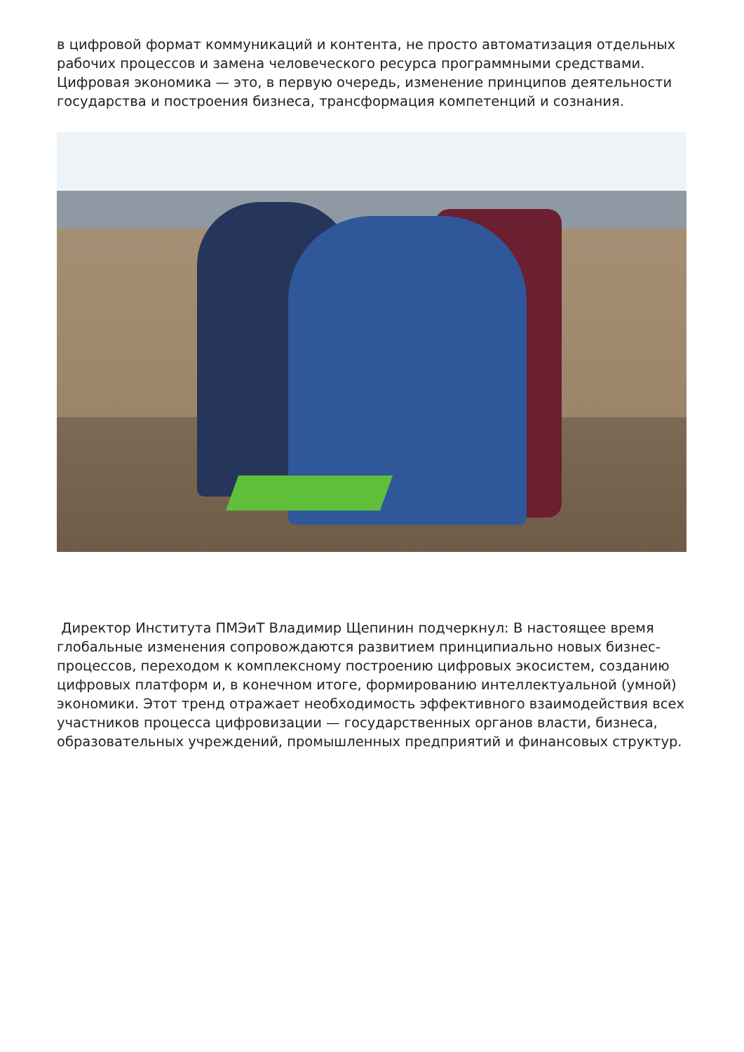в цифровой формат коммуникаций и контента, не просто автоматизация отдельных рабочих процессов и замена человеческого ресурса программными средствами. Цифровая экономика — это, в первую очередь, изменение принципов деятельности государства и построения бизнеса, трансформация компетенций и сознания.
Директор Института ПМЭиТ Владимир Щепинин подчеркнул: В настоящее время глобальные изменения сопровождаются развитием принципиально новых бизнес-процессов, переходом к комплексному построению цифровых экосистем, созданию цифровых платформ и, в конечном итоге, формированию интеллектуальной (умной) экономики. Этот тренд отражает необходимость эффективного взаимодействия всех участников процесса цифровизации — государственных органов власти, бизнеса, образовательных учреждений, промышленных предприятий и финансовых структур.